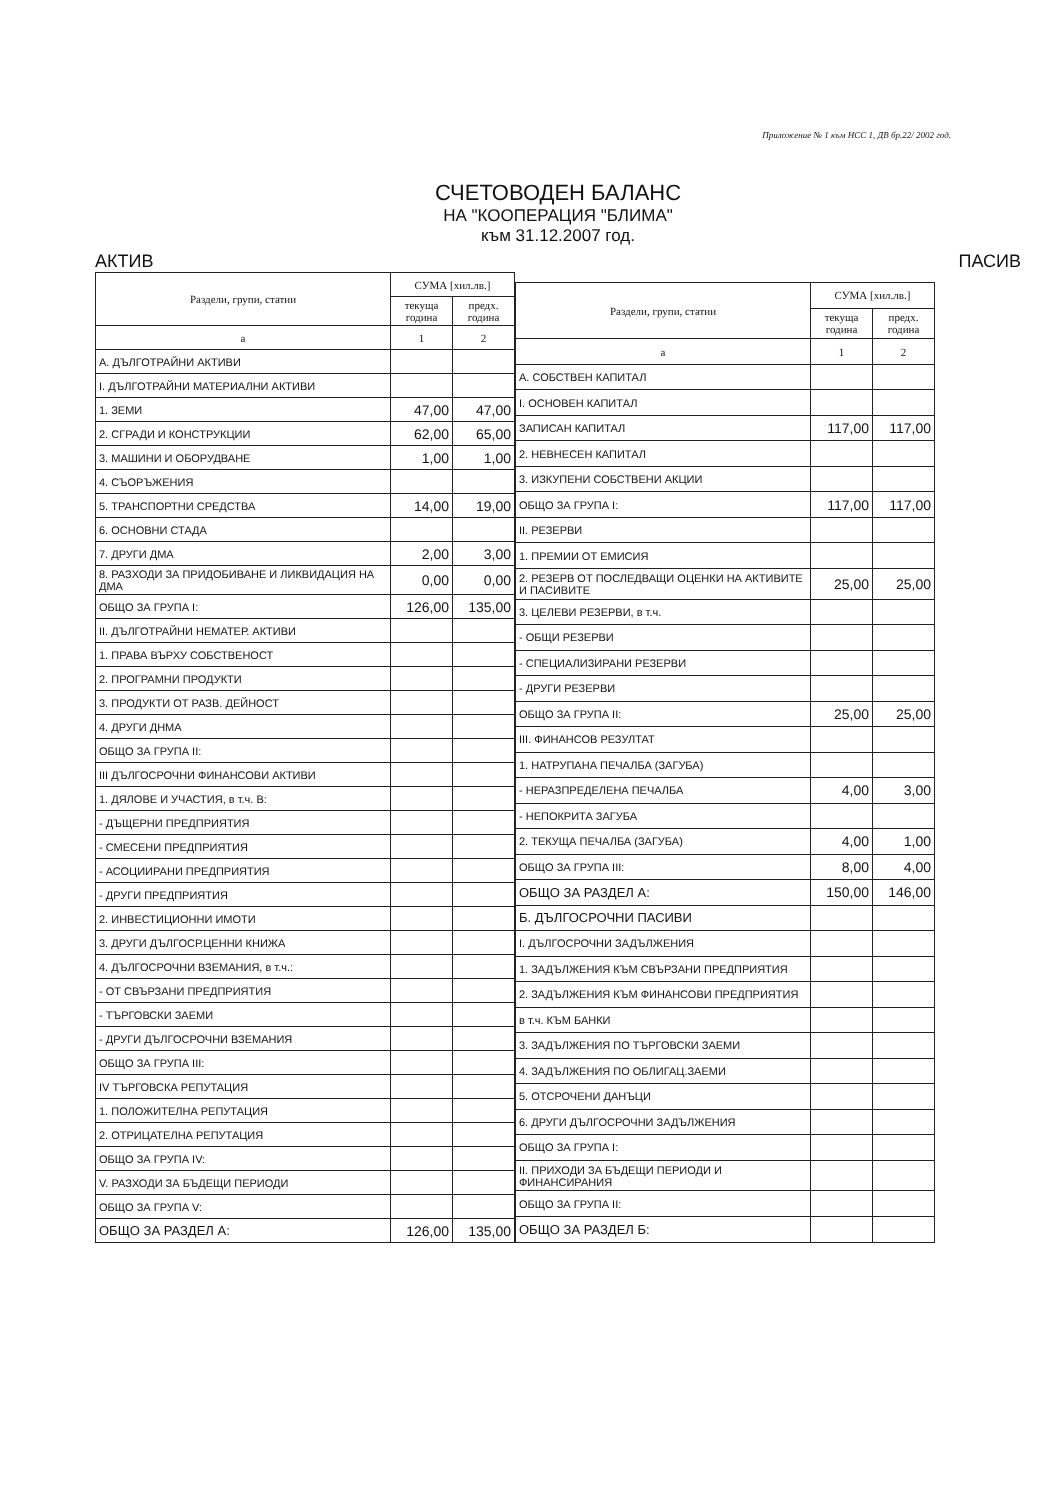Приложение № 1 към НСС 1, ДВ бр.22/ 2002 год.
СЧЕТОВОДЕН БАЛАНС
НА "КООПЕРАЦИЯ "БЛИМА"
към 31.12.2007 год.
АКТИВ ПАСИВ
| Раздели, групи, статии | СУМА [хил.лв.] | |
| --- | --- | --- |
| | текуща година | предх. година |
| а | 1 | 2 |
| А. ДЪЛГОТРАЙНИ АКТИВИ | | |
| I. ДЪЛГОТРАЙНИ МАТЕРИАЛНИ АКТИВИ | | |
| 1. ЗЕМИ | 47,00 | 47,00 |
| 2. СГРАДИ И КОНСТРУКЦИИ | 62,00 | 65,00 |
| 3. МАШИНИ И ОБОРУДВАНЕ | 1,00 | 1,00 |
| 4. СЪОРЪЖЕНИЯ | | |
| 5. ТРАНСПОРТНИ СРЕДСТВА | 14,00 | 19,00 |
| 6. ОСНОВНИ СТАДА | | |
| 7. ДРУГИ ДМА | 2,00 | 3,00 |
| 8. РАЗХОДИ ЗА ПРИДОБИВАНЕ И ЛИКВИДАЦИЯ НА ДМА | 0,00 | 0,00 |
| ОБЩО ЗА ГРУПА I: | 126,00 | 135,00 |
| II. ДЪЛГОТРАЙНИ НЕМАТЕР. АКТИВИ | | |
| 1. ПРАВА ВЪРХУ СОБСТВЕНОСТ | | |
| 2. ПРОГРАМНИ ПРОДУКТИ | | |
| 3. ПРОДУКТИ ОТ РАЗВ. ДЕЙНОСТ | | |
| 4. ДРУГИ ДНМА | | |
| ОБЩО ЗА ГРУПА II: | | |
| III ДЪЛГОСРОЧНИ ФИНАНСОВИ АКТИВИ | | |
| 1. ДЯЛОВЕ И УЧАСТИЯ, в т.ч. В: | | |
| - ДЪЩЕРНИ ПРЕДПРИЯТИЯ | | |
| - СМЕСЕНИ ПРЕДПРИЯТИЯ | | |
| - АСОЦИИРАНИ ПРЕДПРИЯТИЯ | | |
| - ДРУГИ ПРЕДПРИЯТИЯ | | |
| 2. ИНВЕСТИЦИОННИ ИМОТИ | | |
| 3. ДРУГИ ДЪЛГОСР.ЦЕННИ КНИЖА | | |
| 4. ДЪЛГОСРОЧНИ ВЗЕМАНИЯ, в т.ч.: | | |
| - ОТ СВЪРЗАНИ ПРЕДПРИЯТИЯ | | |
| - ТЪРГОВСКИ ЗАЕМИ | | |
| - ДРУГИ ДЪЛГОСРОЧНИ ВЗЕМАНИЯ | | |
| ОБЩО ЗА ГРУПА III: | | |
| IV ТЪРГОВСКА РЕПУТАЦИЯ | | |
| 1. ПОЛОЖИТЕЛНА РЕПУТАЦИЯ | | |
| 2. ОТРИЦАТЕЛНА РЕПУТАЦИЯ | | |
| ОБЩО ЗА ГРУПА IV: | | |
| V. РАЗХОДИ ЗА БЪДЕЩИ ПЕРИОДИ | | |
| ОБЩО ЗА ГРУПА V: | | |
| ОБЩО ЗА РАЗДЕЛ А: | 126,00 | 135,00 |
| Раздели, групи, статии | СУМА [хил.лв.] | |
| --- | --- | --- |
| | текуща година | предх. година |
| а | 1 | 2 |
| А. СОБСТВЕН КАПИТАЛ | | |
| I. ОСНОВЕН КАПИТАЛ | | |
| ЗАПИСАН КАПИТАЛ | 117,00 | 117,00 |
| 2. НЕВНЕСЕН КАПИТАЛ | | |
| 3. ИЗКУПЕНИ СОБСТВЕНИ АКЦИИ | | |
| ОБЩО ЗА ГРУПА I: | 117,00 | 117,00 |
| II. РЕЗЕРВИ | | |
| 1. ПРЕМИИ ОТ ЕМИСИЯ | | |
| 2. РЕЗЕРВ ОТ ПОСЛЕДВАЩИ ОЦЕНКИ НА АКТИВИТЕ И ПАСИВИТЕ | 25,00 | 25,00 |
| 3. ЦЕЛЕВИ РЕЗЕРВИ, в т.ч. | | |
| - ОБЩИ РЕЗЕРВИ | | |
| - СПЕЦИАЛИЗИРАНИ РЕЗЕРВИ | | |
| - ДРУГИ РЕЗЕРВИ | | |
| ОБЩО ЗА ГРУПА II: | 25,00 | 25,00 |
| III. ФИНАНСОВ РЕЗУЛТАТ | | |
| 1. НАТРУПАНА ПЕЧАЛБА (ЗАГУБА) | | |
| - НЕРАЗПРЕДЕЛЕНА ПЕЧАЛБА | 4,00 | 3,00 |
| - НЕПОКРИТА ЗАГУБА | | |
| 2. ТЕКУЩА ПЕЧАЛБА (ЗАГУБА) | 4,00 | 1,00 |
| ОБЩО ЗА ГРУПА III: | 8,00 | 4,00 |
| ОБЩО ЗА РАЗДЕЛ А: | 150,00 | 146,00 |
| Б. ДЪЛГОСРОЧНИ ПАСИВИ | | |
| I. ДЪЛГОСРОЧНИ ЗАДЪЛЖЕНИЯ | | |
| 1. ЗАДЪЛЖЕНИЯ КЪМ СВЪРЗАНИ ПРЕДПРИЯТИЯ | | |
| 2. ЗАДЪЛЖЕНИЯ КЪМ ФИНАНСОВИ ПРЕДПРИЯТИЯ | | |
| в т.ч. КЪМ БАНКИ | | |
| 3. ЗАДЪЛЖЕНИЯ ПО ТЪРГОВСКИ ЗАЕМИ | | |
| 4. ЗАДЪЛЖЕНИЯ ПО ОБЛИГАЦ.ЗАЕМИ | | |
| 5. ОТСРОЧЕНИ ДАНЪЦИ | | |
| 6. ДРУГИ ДЪЛГОСРОЧНИ ЗАДЪЛЖЕНИЯ | | |
| ОБЩО ЗА ГРУПА I: | | |
| II. ПРИХОДИ ЗА БЪДЕЩИ ПЕРИОДИ И ФИНАНСИРАНИЯ | | |
| ОБЩО ЗА ГРУПА II: | | |
| ОБЩО ЗА РАЗДЕЛ Б: | | |